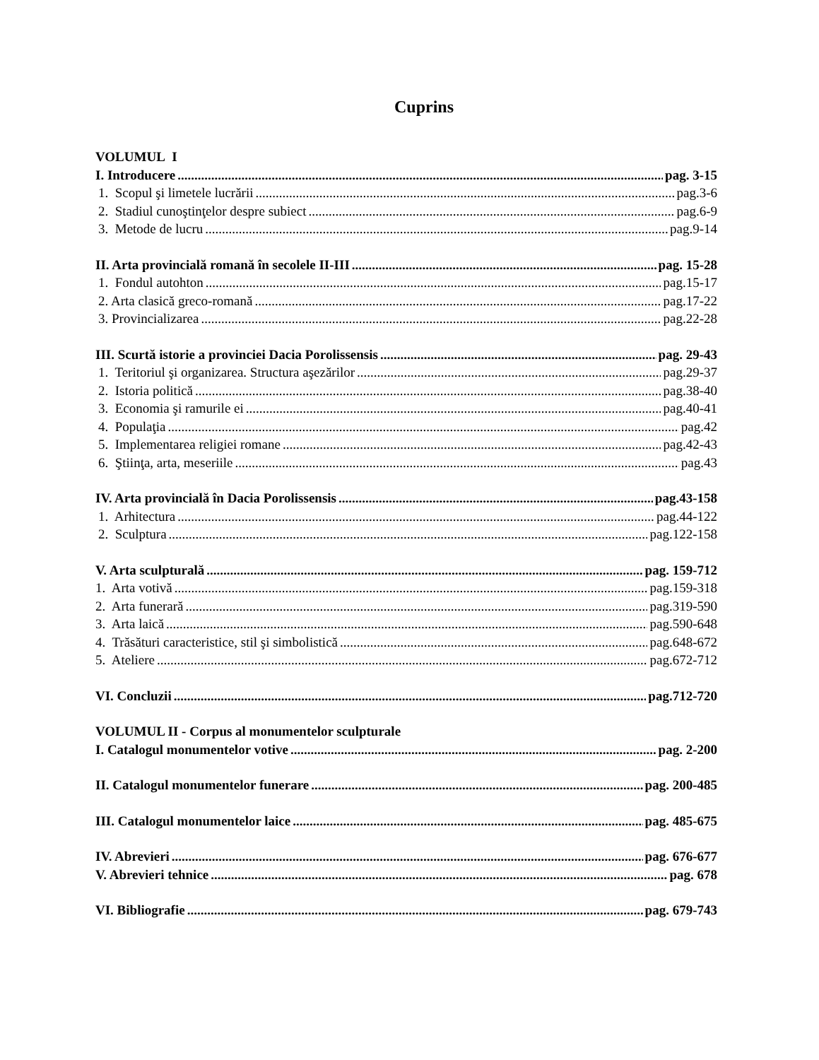Cuprins
VOLUMUL I
I. Introducere pag. 3-15
1. Scopul şi limetele lucrării pag.3-6
2. Stadiul cunoştinţelor despre subiect pag.6-9
3. Metode de lucru pag.9-14
II. Arta provincială romană în secolele II-III pag. 15-28
1. Fondul autohton pag.15-17
2. Arta clasică greco-romană pag.17-22
3. Provincializarea pag.22-28
III. Scurtă istorie a provinciei Dacia Porolissensis pag. 29-43
1. Teritoriul şi organizarea. Structura aşezărilor pag.29-37
2. Istoria politică pag.38-40
3. Economia şi ramurile ei pag.40-41
4. Populaţia pag.42
5. Implementarea religiei romane pag.42-43
6. Ştiinţa, arta, meseriile pag.43
IV. Arta provincială în Dacia Porolissensis pag.43-158
1. Arhitectura pag.44-122
2. Sculptura pag.122-158
V. Arta sculpturală pag. 159-712
1. Arta votivă pag.159-318
2. Arta funerară pag.319-590
3. Arta laică pag.590-648
4. Trăsături caracteristice, stil şi simbolistică pag.648-672
5. Ateliere pag.672-712
VI. Concluzii pag.712-720
VOLUMUL II - Corpus al monumentelor sculpturale
I. Catalogul monumentelor votive pag. 2-200
II. Catalogul monumentelor funerare pag. 200-485
III. Catalogul monumentelor laice pag. 485-675
IV. Abrevieri pag. 676-677
V. Abrevieri tehnice pag. 678
VI. Bibliografie pag. 679-743